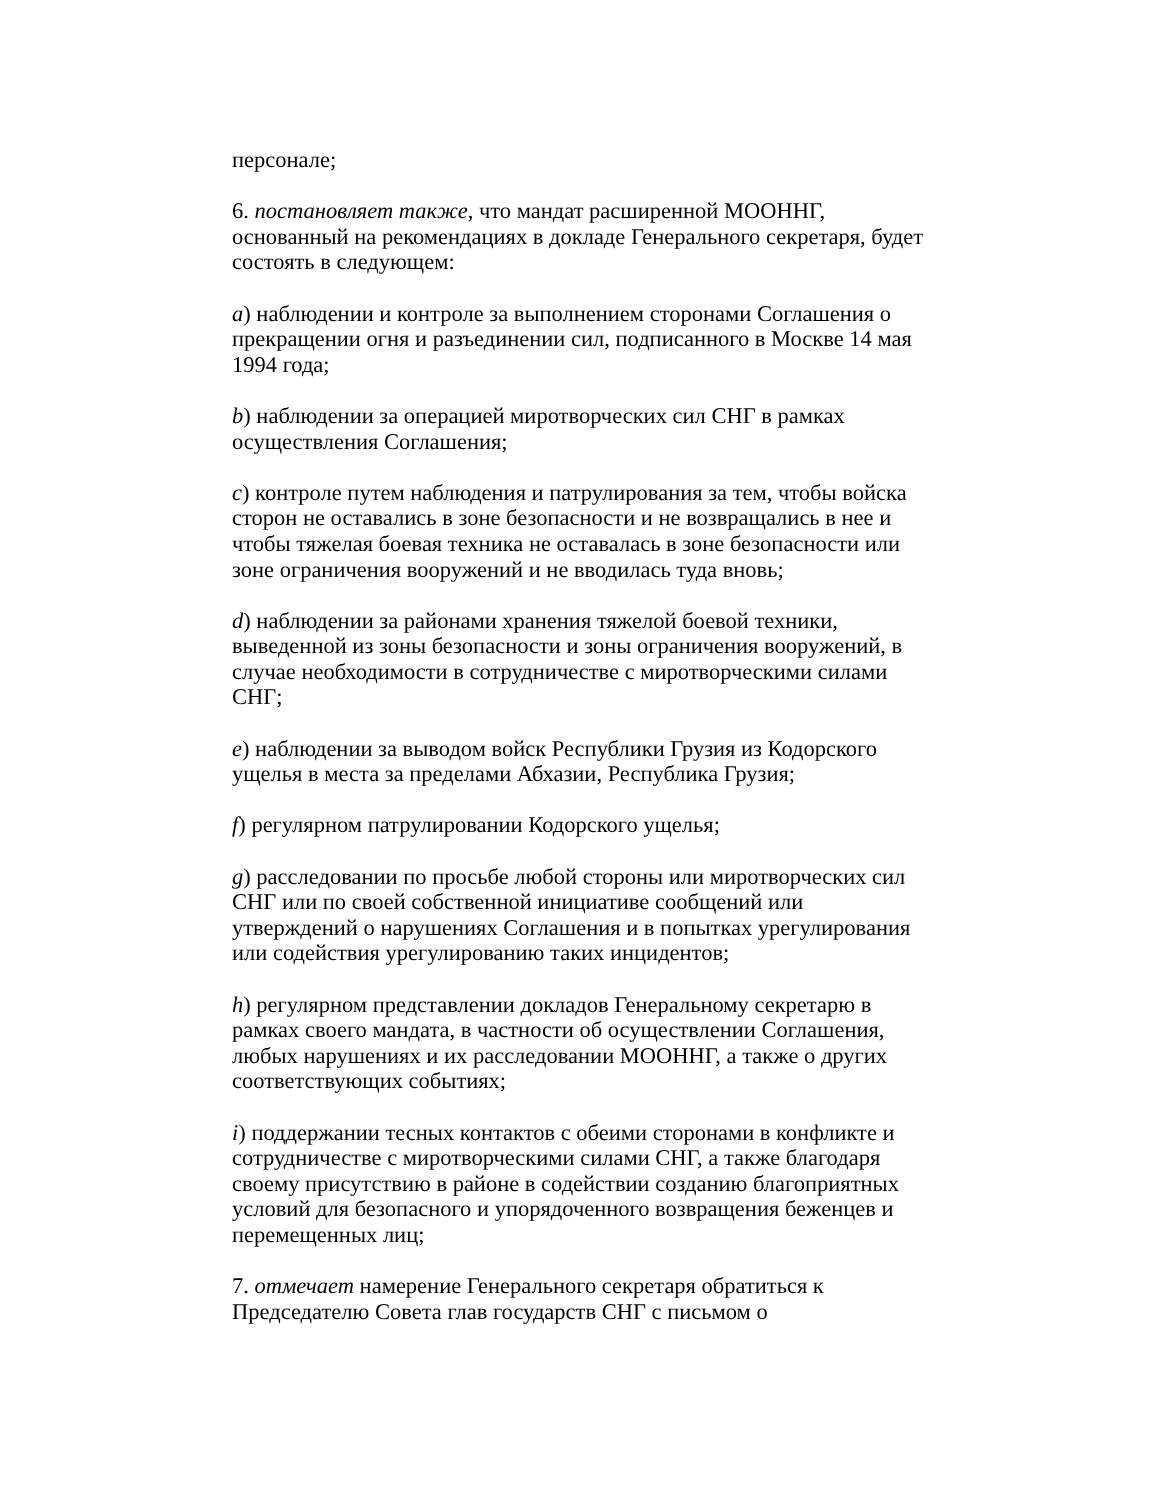персонале;
6. постановляет также, что мандат расширенной МООННГ, основанный на рекомендациях в докладе Генерального секретаря, будет состоять в следующем:
a) наблюдении и контроле за выполнением сторонами Соглашения о прекращении огня и разъединении сил, подписанного в Москве 14 мая 1994 года;
b) наблюдении за операцией миротворческих сил СНГ в рамках осуществления Соглашения;
c) контроле путем наблюдения и патрулирования за тем, чтобы войска сторон не оставались в зоне безопасности и не возвращались в нее и чтобы тяжелая боевая техника не оставалась в зоне безопасности или зоне ограничения вооружений и не вводилась туда вновь;
d) наблюдении за районами хранения тяжелой боевой техники, выведенной из зоны безопасности и зоны ограничения вооружений, в случае необходимости в сотрудничестве с миротворческими силами СНГ;
e) наблюдении за выводом войск Республики Грузия из Кодорского ущелья в места за пределами Абхазии, Республика Грузия;
f) регулярном патрулировании Кодорского ущелья;
g) расследовании по просьбе любой стороны или миротворческих сил СНГ или по своей собственной инициативе сообщений или утверждений о нарушениях Соглашения и в попытках урегулирования или содействия урегулированию таких инцидентов;
h) регулярном представлении докладов Генеральному секретарю в рамках своего мандата, в частности об осуществлении Соглашения, любых нарушениях и их расследовании МООННГ, а также о других соответствующих событиях;
i) поддержании тесных контактов с обеими сторонами в конфликте и сотрудничестве с миротворческими силами СНГ, а также благодаря своему присутствию в районе в содействии созданию благоприятных условий для безопасного и упорядоченного возвращения беженцев и перемещенных лиц;
7. отмечает намерение Генерального секретаря обратиться к Председателю Совета глав государств СНГ с письмом о